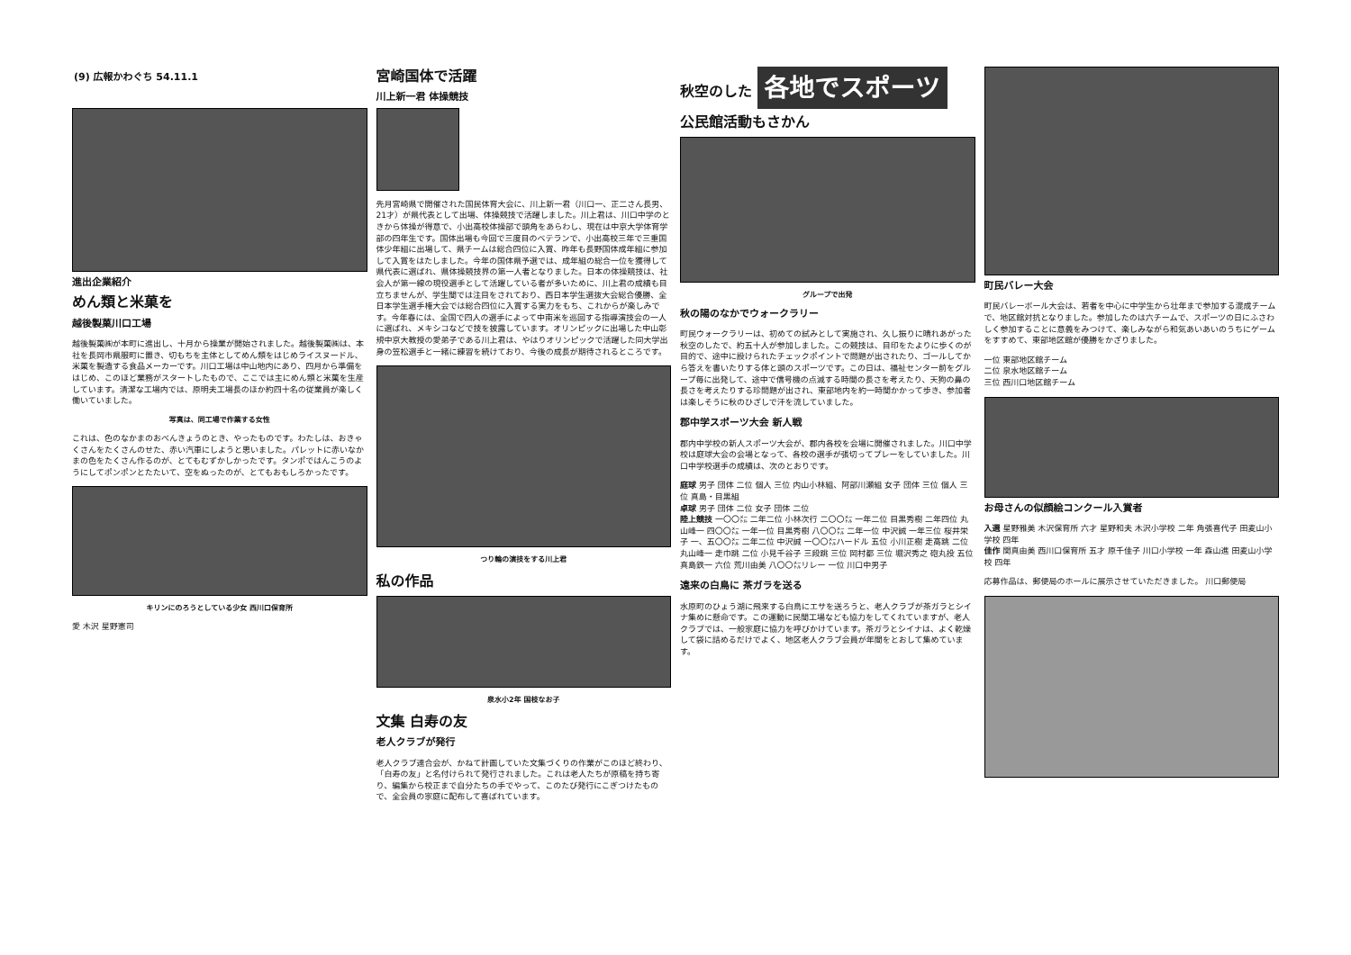(9) 広報かわぐち 54.11.1
進出企業紹介
めん類と米菓を
越後製菓川口工場
越後製菓㈱が本町に進出し、十月から操業が開始されました。越後製菓㈱は、本社を長岡市県服町に置き、切もちを主体としてめん類をはじめライスヌードル、米菓を製造する食品メーカーです。川口工場は中山地内にあり、四月から準備をはじめ、このほど業務がスタートしたもので、ここでは主にめん類と米菓を生産しています。清潔な工場内では、原明夫工場長のほか約四十名の従業員が楽しく働いていました。
写真は、同工場で作業する女性
これは、色のなかまのおべんきょうのとき、やったものです。わたしは、おきゃくさんをたくさんのせた、赤い汽車にしようと思いました。パレットに赤いなかまの色をたくさん作るのが、とてもむずかしかったです。タンポではんこうのようにしてポンポンとたたいて、空をぬったのが、とてもおもしろかったです。
キリンにのろうとしている少女 西川口保育所
愛 木沢 星野憲司
宮崎国体で活躍
川上新一君 体操競技
先月宮崎県で開催された国民体育大会に、川上新一君（川口一、正二さん長男、21才）が県代表として出場、体操競技で活躍しました。川上君は、川口中学のときから体操が得意で、小出高校体操部で頭角をあらわし、現在は中京大学体育学部の四年生です。国体出場も今回で三度目のベテランで、小出高校三年で三重国体少年組に出場して、県チームは総合四位に入賞、昨年も長野国体成年組に参加して入賞をはたしました。今年の国体県予選では、成年組の総合一位を獲得して県代表に選ばれ、県体操競技界の第一人者となりました。日本の体操競技は、社会人が第一線の現役選手として活躍している者が多いために、川上君の成績も目立ちませんが、学生間では注目をされており、西日本学生選抜大会総合優勝、全日本学生選手権大会では総合四位に入賞する実力をもち、これからが楽しみです。今年春には、全国で四人の選手によって中南米を巡回する指導演技会の一人に選ばれ、メキシコなどで技を披露しています。オリンピックに出場した中山彰規中京大教授の愛弟子である川上君は、やはりオリンピックで活躍した同大学出身の笠松選手と一緒に練習を続けており、今後の成長が期待されるところです。
つり輪の演技をする川上君
私の作品
泉水小2年 国枝なお子
文集 白寿の友
老人クラブが発行
老人クラブ連合会が、かねて計画していた文集づくりの作業がこのほど終わり、「白寿の友」と名付けられて発行されました。これは老人たちが原稿を持ち寄り、編集から校正まで自分たちの手でやって、このたび発行にこぎつけたもので、全会員の家庭に配布して喜ばれています。
秋空のした 各地でスポーツ
公民館活動もさかん
グループで出発
秋の陽のなかでウォークラリー
町民ウォークラリーは、初めての試みとして実施され、久し振りに晴れあがった秋空のしたで、約五十人が参加しました。この競技は、目印をたよりに歩くのが目的で、途中に設けられたチェックポイントで問題が出されたり、ゴールしてから答えを書いたりする体と頭のスポーツです。この日は、福祉センター前をグループ毎に出発して、途中で信号機の点滅する時間の長さを考えたり、天狗の鼻の長さを考えたりする珍問題が出され、東部地内を約一時間かかって歩き、参加者は楽しそうに秋のひざしで汗を流していました。
郡中学スポーツ大会 新人戦
郡内中学校の新人スポーツ大会が、郡内各校を会場に開催されました。川口中学校は庭球大会の会場となって、各校の選手が張切ってプレーをしていました。川口中学校選手の成績は、次のとおりです。
庭球 男子 団体 二位 個人 三位 内山小林組、阿部川瀬組 女子 団体 三位 個人 三位 真島・目黒組
卓球 男子 団体 二位 女子 団体 二位
陸上競技 一〇〇㍍ 二年二位 小林次行 二〇〇㍍ 一年二位 目黒秀樹 二年四位 丸山峰一 四〇〇㍍ 一年一位 目黒秀樹 八〇〇㍍ 二年一位 中沢誠 一年三位 桜井栄子 一、五〇〇㍍ 二年二位 中沢誠 一〇〇㍍ハードル 五位 小川正樹 走高跳 二位 丸山峰一 走巾跳 二位 小見千谷子 三段跳 三位 岡村都 三位 堀沢秀之 砲丸投 五位 真島鉄一 六位 荒川由美 八〇〇㍍リレー 一位 川口中男子
遠来の白鳥に 茶ガラを送る
水原町のひょう湖に飛来する白鳥にエサを送ろうと、老人クラブが茶ガラとシイナ集めに懸命です。この運動に民間工場なども協力をしてくれていますが、老人クラブでは、一般家庭に協力を呼びかけています。茶ガラとシイナは、よく乾燥して袋に詰めるだけでよく、地区老人クラブ会員が年間をとおして集めています。
町民バレー大会
町民バレーボール大会は、若者を中心に中学生から壮年まで参加する混成チームで、地区館対抗となりました。参加したのは六チームで、スポーツの日にふさわしく参加することに意義をみつけて、楽しみながら和気あいあいのうちにゲームをすすめて、東部地区館が優勝をかざりました。
一位 東部地区館チーム
二位 泉水地区館チーム
三位 西川口地区館チーム
お母さんの似顔絵コンクール入賞者
入選 星野雅美 木沢保育所 六才 星野和夫 木沢小学校 二年 角張喜代子 田麦山小学校 四年
佳作 関真由美 西川口保育所 五才 原千佳子 川口小学校 一年 森山進 田麦山小学校 四年
応募作品は、郵便局のホールに展示させていただきました。 川口郵便局